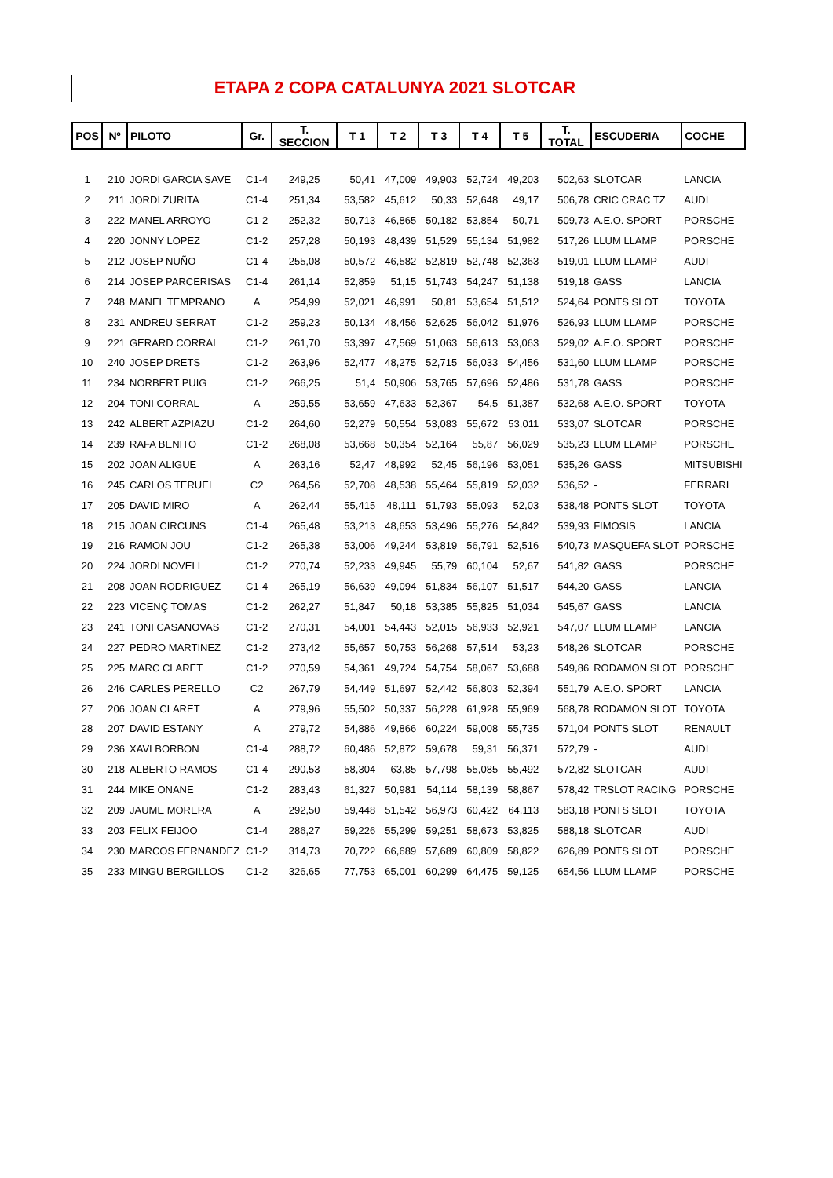ETAPA 2 COPA CATALUNYA 2021 SLOTCAR
| POS | Nº | PILOTO | Gr. | T. SECCION | T 1 | T 2 | T 3 | T 4 | T 5 | T. TOTAL | ESCUDERIA | COCHE |
| --- | --- | --- | --- | --- | --- | --- | --- | --- | --- | --- | --- | --- |
| 1 | 210 | JORDI GARCIA SAVE | C1-4 | 249,25 | 50,41 | 47,009 | 49,903 | 52,724 | 49,203 | 502,63 | SLOTCAR | LANCIA |
| 2 | 211 | JORDI ZURITA | C1-4 | 251,34 | 53,582 | 45,612 | 50,33 | 52,648 | 49,17 | 506,78 | CRIC CRAC TZ | AUDI |
| 3 | 222 | MANEL ARROYO | C1-2 | 252,32 | 50,713 | 46,865 | 50,182 | 53,854 | 50,71 | 509,73 | A.E.O. SPORT | PORSCHE |
| 4 | 220 | JONNY LOPEZ | C1-2 | 257,28 | 50,193 | 48,439 | 51,529 | 55,134 | 51,982 | 517,26 | LLUM LLAMP | PORSCHE |
| 5 | 212 | JOSEP NUÑO | C1-4 | 255,08 | 50,572 | 46,582 | 52,819 | 52,748 | 52,363 | 519,01 | LLUM LLAMP | AUDI |
| 6 | 214 | JOSEP PARCERISAS | C1-4 | 261,14 | 52,859 | 51,15 | 51,743 | 54,247 | 51,138 | 519,18 | GASS | LANCIA |
| 7 | 248 | MANEL TEMPRANO | A | 254,99 | 52,021 | 46,991 | 50,81 | 53,654 | 51,512 | 524,64 | PONTS SLOT | TOYOTA |
| 8 | 231 | ANDREU SERRAT | C1-2 | 259,23 | 50,134 | 48,456 | 52,625 | 56,042 | 51,976 | 526,93 | LLUM LLAMP | PORSCHE |
| 9 | 221 | GERARD CORRAL | C1-2 | 261,70 | 53,397 | 47,569 | 51,063 | 56,613 | 53,063 | 529,02 | A.E.O. SPORT | PORSCHE |
| 10 | 240 | JOSEP DRETS | C1-2 | 263,96 | 52,477 | 48,275 | 52,715 | 56,033 | 54,456 | 531,60 | LLUM LLAMP | PORSCHE |
| 11 | 234 | NORBERT PUIG | C1-2 | 266,25 | 51,4 | 50,906 | 53,765 | 57,696 | 52,486 | 531,78 | GASS | PORSCHE |
| 12 | 204 | TONI CORRAL | A | 259,55 | 53,659 | 47,633 | 52,367 | 54,5 | 51,387 | 532,68 | A.E.O. SPORT | TOYOTA |
| 13 | 242 | ALBERT AZPIAZU | C1-2 | 264,60 | 52,279 | 50,554 | 53,083 | 55,672 | 53,011 | 533,07 | SLOTCAR | PORSCHE |
| 14 | 239 | RAFA BENITO | C1-2 | 268,08 | 53,668 | 50,354 | 52,164 | 55,87 | 56,029 | 535,23 | LLUM LLAMP | PORSCHE |
| 15 | 202 | JOAN ALIGUE | A | 263,16 | 52,47 | 48,992 | 52,45 | 56,196 | 53,051 | 535,26 | GASS | MITSUBISHI |
| 16 | 245 | CARLOS TERUEL | C2 | 264,56 | 52,708 | 48,538 | 55,464 | 55,819 | 52,032 | 536,52 | - | FERRARI |
| 17 | 205 | DAVID MIRO | A | 262,44 | 55,415 | 48,111 | 51,793 | 55,093 | 52,03 | 538,48 | PONTS SLOT | TOYOTA |
| 18 | 215 | JOAN CIRCUNS | C1-4 | 265,48 | 53,213 | 48,653 | 53,496 | 55,276 | 54,842 | 539,93 | FIMOSIS | LANCIA |
| 19 | 216 | RAMON JOU | C1-2 | 265,38 | 53,006 | 49,244 | 53,819 | 56,791 | 52,516 | 540,73 | MASQUEFA SLOT | PORSCHE |
| 20 | 224 | JORDI NOVELL | C1-2 | 270,74 | 52,233 | 49,945 | 55,79 | 60,104 | 52,67 | 541,82 | GASS | PORSCHE |
| 21 | 208 | JOAN RODRIGUEZ | C1-4 | 265,19 | 56,639 | 49,094 | 51,834 | 56,107 | 51,517 | 544,20 | GASS | LANCIA |
| 22 | 223 | VICENÇ TOMAS | C1-2 | 262,27 | 51,847 | 50,18 | 53,385 | 55,825 | 51,034 | 545,67 | GASS | LANCIA |
| 23 | 241 | TONI CASANOVAS | C1-2 | 270,31 | 54,001 | 54,443 | 52,015 | 56,933 | 52,921 | 547,07 | LLUM LLAMP | LANCIA |
| 24 | 227 | PEDRO MARTINEZ | C1-2 | 273,42 | 55,657 | 50,753 | 56,268 | 57,514 | 53,23 | 548,26 | SLOTCAR | PORSCHE |
| 25 | 225 | MARC CLARET | C1-2 | 270,59 | 54,361 | 49,724 | 54,754 | 58,067 | 53,688 | 549,86 | RODAMON SLOT | PORSCHE |
| 26 | 246 | CARLES PERELLO | C2 | 267,79 | 54,449 | 51,697 | 52,442 | 56,803 | 52,394 | 551,79 | A.E.O. SPORT | LANCIA |
| 27 | 206 | JOAN CLARET | A | 279,96 | 55,502 | 50,337 | 56,228 | 61,928 | 55,969 | 568,78 | RODAMON SLOT | TOYOTA |
| 28 | 207 | DAVID ESTANY | A | 279,72 | 54,886 | 49,866 | 60,224 | 59,008 | 55,735 | 571,04 | PONTS SLOT | RENAULT |
| 29 | 236 | XAVI BORBON | C1-4 | 288,72 | 60,486 | 52,872 | 59,678 | 59,31 | 56,371 | 572,79 | - | AUDI |
| 30 | 218 | ALBERTO RAMOS | C1-4 | 290,53 | 58,304 | 63,85 | 57,798 | 55,085 | 55,492 | 572,82 | SLOTCAR | AUDI |
| 31 | 244 | MIKE ONANE | C1-2 | 283,43 | 61,327 | 50,981 | 54,114 | 58,139 | 58,867 | 578,42 | TRSLOT RACING | PORSCHE |
| 32 | 209 | JAUME MORERA | A | 292,50 | 59,448 | 51,542 | 56,973 | 60,422 | 64,113 | 583,18 | PONTS SLOT | TOYOTA |
| 33 | 203 | FELIX FEIJOO | C1-4 | 286,27 | 59,226 | 55,299 | 59,251 | 58,673 | 53,825 | 588,18 | SLOTCAR | AUDI |
| 34 | 230 | MARCOS FERNANDEZ | C1-2 | 314,73 | 70,722 | 66,689 | 57,689 | 60,809 | 58,822 | 626,89 | PONTS SLOT | PORSCHE |
| 35 | 233 | MINGU BERGILLOS | C1-2 | 326,65 | 77,753 | 65,001 | 60,299 | 64,475 | 59,125 | 654,56 | LLUM LLAMP | PORSCHE |